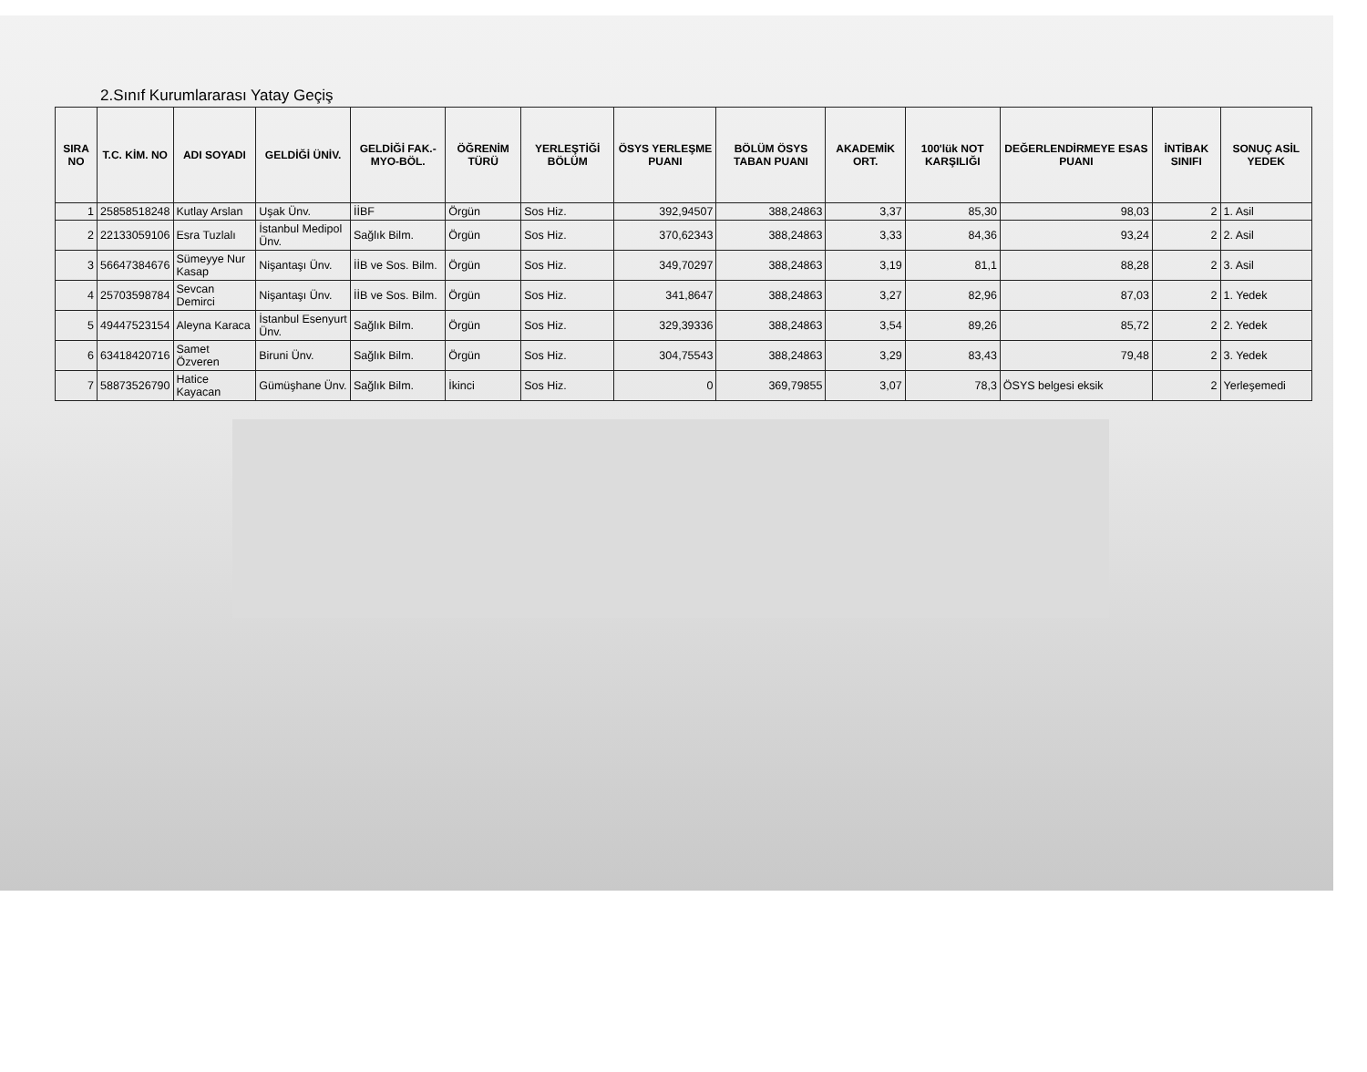2.Sınıf Kurumlararası Yatay Geçiş
| SIRA NO | T.C. KİM. NO | ADI SOYADI | GELDİĞİ ÜNİV. | GELDİĞİ FAK.-MYO-BÖL. | ÖĞRENİM TÜRÜ | YERLEŞTİĞİ BÖLÜM | ÖSYS YERLEŞME PUANI | BÖLÜM ÖSYS TABAN PUANI | AKADEMİK ORT. | 100'lük NOT KARŞILIĞI | DEĞERLENDİRMEYE ESAS PUANI | İNTİBAK SINIFI | SONUÇ ASİL YEDEK |
| --- | --- | --- | --- | --- | --- | --- | --- | --- | --- | --- | --- | --- | --- |
| 1 | 25858518248 | Kutlay Arslan | Uşak Ünv. | İİBF | Örgün | Sos Hiz. | 392,94507 | 388,24863 | 3,37 | 85,30 | 98,03 | 2 | 1. Asil |
| 2 | 22133059106 | Esra Tuzlalı | İstanbul Medipol Ünv. | Sağlık Bilm. | Örgün | Sos Hiz. | 370,62343 | 388,24863 | 3,33 | 84,36 | 93,24 | 2 | 2. Asil |
| 3 | 56647384676 | Sümeyye Nur Kasap | Nişantaşı Ünv. | İİB ve Sos. Bilm. | Örgün | Sos Hiz. | 349,70297 | 388,24863 | 3,19 | 81,1 | 88,28 | 2 | 3. Asil |
| 4 | 25703598784 | Sevcan Demirci | Nişantaşı Ünv. | İİB ve Sos. Bilm. | Örgün | Sos Hiz. | 341,8647 | 388,24863 | 3,27 | 82,96 | 87,03 | 2 | 1. Yedek |
| 5 | 49447523154 | Aleyna Karaca | İstanbul Esenyurt Ünv. | Sağlık Bilm. | Örgün | Sos Hiz. | 329,39336 | 388,24863 | 3,54 | 89,26 | 85,72 | 2 | 2. Yedek |
| 6 | 63418420716 | Samet Özveren | Biruni Ünv. | Sağlık Bilm. | Örgün | Sos Hiz. | 304,75543 | 388,24863 | 3,29 | 83,43 | 79,48 | 2 | 3. Yedek |
| 7 | 58873526790 | Hatice Kayacan | Gümüşhane Ünv. | Sağlık Bilm. | İkinci | Sos Hiz. | 0 | 369,79855 | 3,07 | 78,3 | ÖSYS belgesi eksik | 2 | Yerleşemedi |